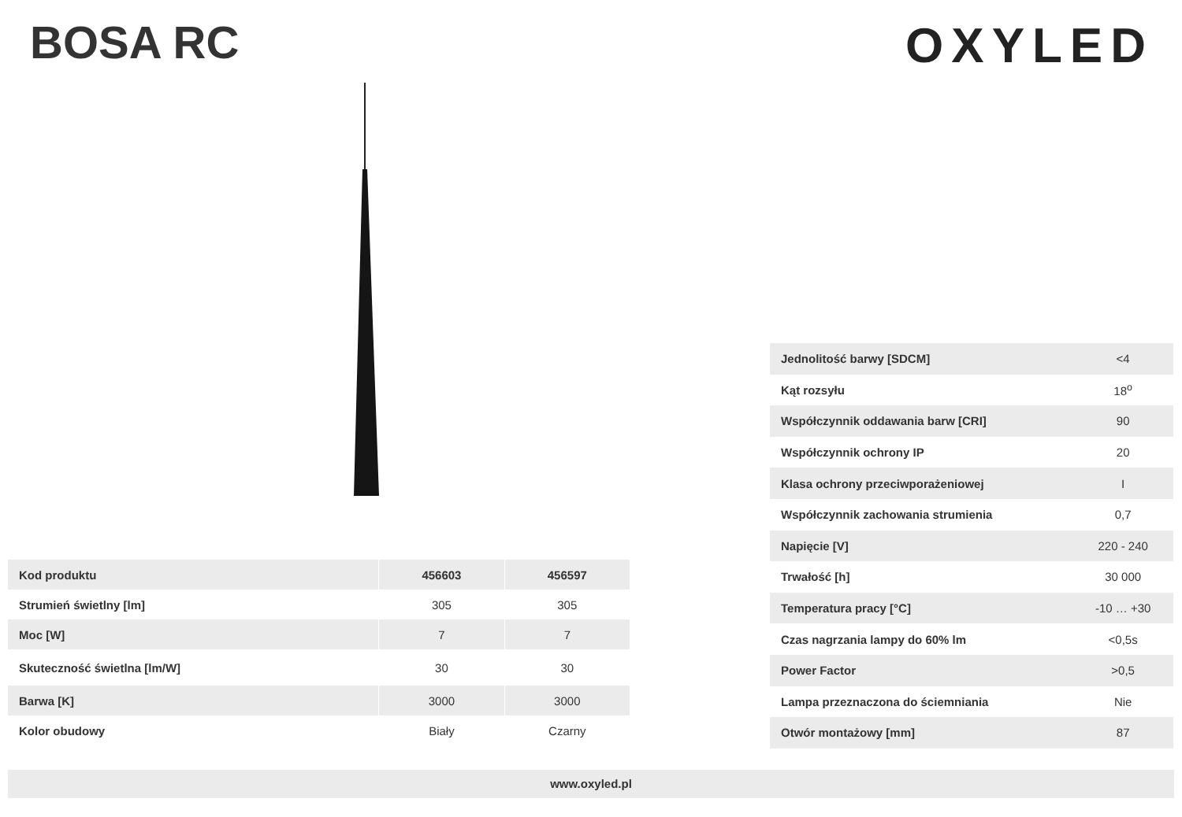BOSA RC OXYLED
| Kod produktu | 456603 | 456597 |
| Strumień świetlny [lm] | 305 | 305 |
| Moc [W] | 7 | 7 |
| Skuteczność świetlna [lm/W] | 30 | 30 |
| Barwa [K] | 3000 | 3000 |
| Kolor obudowy | Biały | Czarny |
| Jednolitość barwy [SDCM] | <4 |
| Kąt rozsyłu | 18<sup>o</sup> |
| Współczynnik oddawania barw [CRI] | 90 |
| Współczynnik ochrony IP | 20 |
| Klasa ochrony przeciwporażeniowej | I |
| Współczynnik zachowania strumienia | 0,7 |
| Napięcie [V] | 220 - 240 |
| Trwałość [h] | 30 000 |
| Temperatura pracy [°C] | -10 … +30 |
| Czas nagrzania lampy do 60% lm | <0,5s |
| Power Factor | >0,5 |
| Lampa przeznaczona do ściemniania | Nie |
| Otwór montażowy [mm] | 87 |
www.oxyled.pl